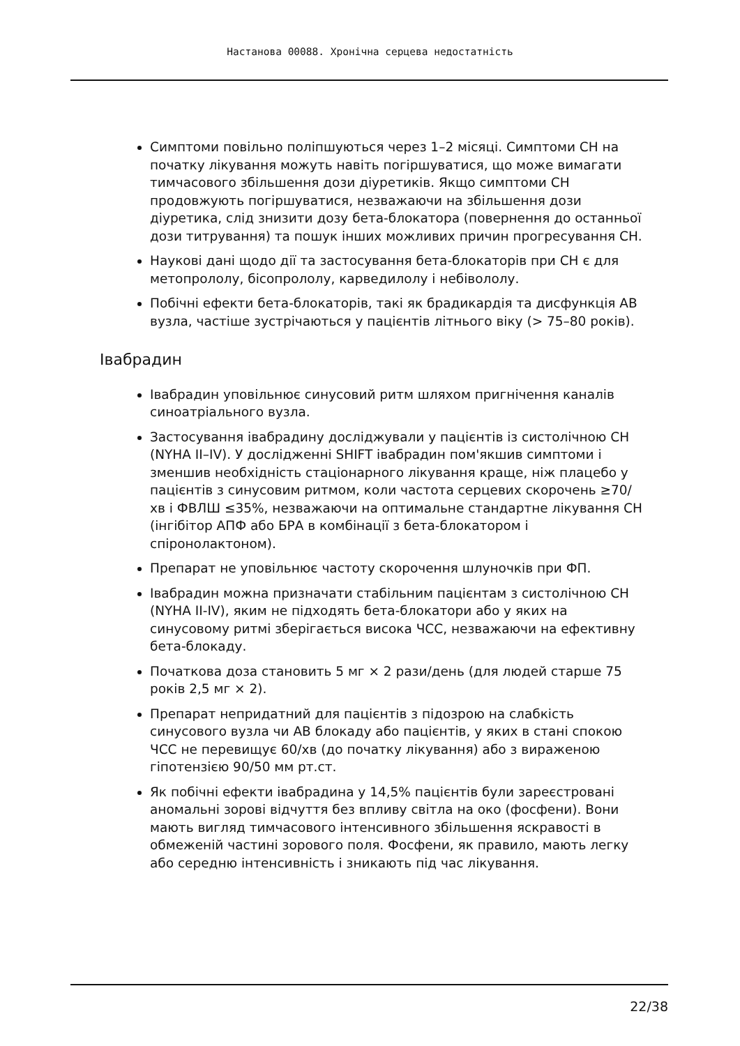Настанова 00088. Хронічна серцева недостатність
Симптоми повільно поліпшуються через 1–2 місяці. Симптоми СН на початку лікування можуть навіть погіршуватися, що може вимагати тимчасового збільшення дози діуретиків. Якщо симптоми СН продовжують погіршуватися, незважаючи на збільшення дози діуретика, слід знизити дозу бета-блокатора (повернення до останньої дози титрування) та пошук інших можливих причин прогресування СН.
Наукові дані щодо дії та застосування бета-блокаторів при СН є для метопрололу, бісопрололу, карведилолу і небівололу.
Побічні ефекти бета-блокаторів, такі як брадикардія та дисфункція АВ вузла, частіше зустрічаються у пацієнтів літнього віку (> 75–80 років).
Івабрадин
Івабрадин уповільнює синусовий ритм шляхом пригнічення каналів синоатріального вузла.
Застосування івабрадину досліджували у пацієнтів із систолічною СН (NYHA II–IV). У дослідженні SHIFT івабрадин пом'якшив симптоми і зменшив необхідність стаціонарного лікування краще, ніж плацебо у пацієнтів з синусовим ритмом, коли частота серцевих скорочень ≥70/хв і ФВЛШ ≤35%, незважаючи на оптимальне стандартне лікування СН (інгібітор АПФ або БРА в комбінації з бета-блокатором і спіронолактоном).
Препарат не уповільнює частоту скорочення шлуночків при ФП.
Івабрадин можна призначати стабільним пацієнтам з систолічною СН (NYHA II-IV), яким не підходять бета-блокатори або у яких на синусовому ритмі зберігається висока ЧСС, незважаючи на ефективну бета-блокаду.
Початкова доза становить 5 мг × 2 рази/день (для людей старше 75 років 2,5 мг × 2).
Препарат непридатний для пацієнтів з підозрою на слабкість синусового вузла чи АВ блокаду або пацієнтів, у яких в стані спокою ЧСС не перевищує 60/хв (до початку лікування) або з вираженою гіпотензією 90/50 мм рт.ст.
Як побічні ефекти івабрадина у 14,5% пацієнтів були зареєстровані аномальні зорові відчуття без впливу світла на око (фосфени). Вони мають вигляд тимчасового інтенсивного збільшення яскравості в обмеженій частині зорового поля. Фосфени, як правило, мають легку або середню інтенсивність і зникають під час лікування.
22/38